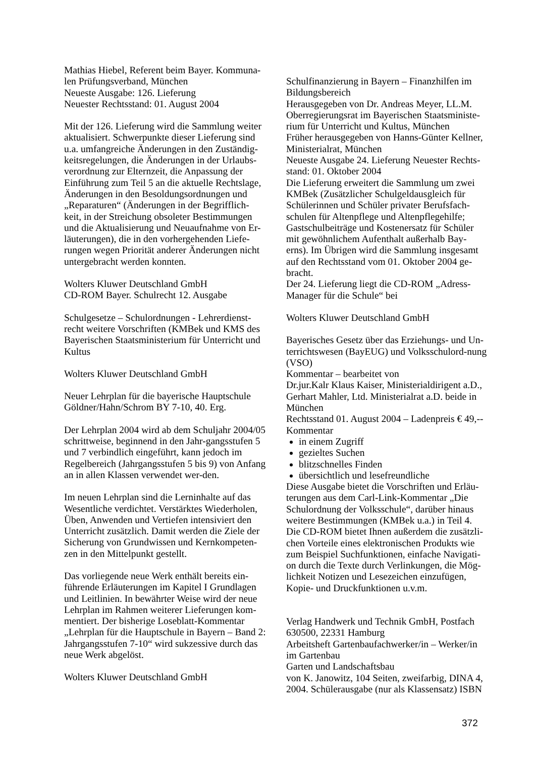Mathias Hiebel, Referent beim Bayer. Kommuna-len Prüfungsverband, München
Neueste Ausgabe: 126. Lieferung
Neuester Rechtsstand: 01. August 2004
Mit der 126. Lieferung wird die Sammlung weiter aktualisiert. Schwerpunkte dieser Lieferung sind u.a. umfangreiche Änderungen in den Zuständig-keitsregelungen, die Änderungen in der Urlaubs-verordnung zur Elternzeit, die Anpassung der Einführung zum Teil 5 an die aktuelle Rechtslage, Änderungen in den Besoldungsordnungen und „Reparaturen“ (Änderungen in der Begrifflich-keit, in der Streichung obsoleter Bestimmungen und die Aktualisierung und Neuaufnahme von Er-läuterungen), die in den vorhergehenden Liefe-rungen wegen Priorität anderer Änderungen nicht untergebracht werden konnten.
Wolters Kluwer Deutschland GmbH
CD-ROM Bayer. Schulrecht 12. Ausgabe
Schulgesetze – Schulordnungen - Lehrerdienst-recht weitere Vorschriften (KMBek und KMS des Bayerischen Staatsministerium für Unterricht und Kultus
Wolters Kluwer Deutschland GmbH
Neuer Lehrplan für die bayerische Hauptschule
Göldner/Hahn/Schrom BY 7-10, 40. Erg.
Der Lehrplan 2004 wird ab dem Schuljahr 2004/05 schrittweise, beginnend in den Jahr-gangsstufen 5 und 7 verbindlich eingeführt, kann jedoch im Regelbereich (Jahrgangsstufen 5 bis 9) von Anfang an in allen Klassen verwendet wer-den.
Im neuen Lehrplan sind die Lerninhalte auf das Wesentliche verdichtet. Verstärktes Wiederholen, Üben, Anwenden und Vertiefen intensiviert den Unterricht zusätzlich. Damit werden die Ziele der Sicherung von Grundwissen und Kernkompeten-zen in den Mittelpunkt gestellt.
Das vorliegende neue Werk enthält bereits ein-führende Erläuterungen im Kapitel I Grundlagen und Leitlinien. In bewährter Weise wird der neue Lehrplan im Rahmen weiterer Lieferungen kom-mentiert. Der bisherige Loseblatt-Kommentar „Lehrplan für die Hauptschule in Bayern – Band 2: Jahrgangsstufen 7-10“ wird sukzessive durch das neue Werk abgelöst.
Wolters Kluwer Deutschland GmbH
Schulfinanzierung in Bayern – Finanzhilfen im Bildungsbereich
Herausgegeben von Dr. Andreas Meyer, LL.M. Oberregierungsrat im Bayerischen Staatsministe-rium für Unterricht und Kultus, München
Früher herausgegeben von Hanns-Günter Kellner, Ministerialrat, München
Neueste Ausgabe 24. Lieferung Neuester Rechts-stand: 01. Oktober 2004
Die Lieferung erweitert die Sammlung um zwei KMBek (Zusätzlicher Schulgeldausgleich für Schülerinnen und Schüler privater Berufsfach-schulen für Altenpflege und Altenpflegehilfe; Gastschulbeiträge und Kostenersatz für Schüler mit gewöhnlichem Aufenthalt außerhalb Bay-erns). Im Übrigen wird die Sammlung insgesamt auf den Rechtsstand vom 01. Oktober 2004 ge-bracht.
Der 24. Lieferung liegt die CD-ROM „Adress-Manager für die Schule“ bei
Wolters Kluwer Deutschland GmbH
Bayerisches Gesetz über das Erziehungs- und Un-terrichtswesen (BayEUG) und Volksschulord-nung (VSO)
Kommentar – bearbeitet von
Dr.jur.Kalr Klaus Kaiser, Ministerialdirigent a.D., Gerhart Mahler, Ltd. Ministerialrat a.D. beide in München
Rechtsstand 01. August 2004 – Ladenpreis € 49,--
Kommentar
in einem Zugriff
gezieltes Suchen
blitzschnelles Finden
übersichtlich und lesefreundliche
Diese Ausgabe bietet die Vorschriften und Erläu-terungen aus dem Carl-Link-Kommentar „Die Schulordnung der Volksschule“, darüber hinaus weitere Bestimmungen (KMBek u.a.) in Teil 4. Die CD-ROM bietet Ihnen außerdem die zusätzli-chen Vorteile eines elektronischen Produkts wie zum Beispiel Suchfunktionen, einfache Navigati-on durch die Texte durch Verlinkungen, die Mög-lichkeit Notizen und Lesezeichen einzufügen, Kopie- und Druckfunktionen u.v.m.
Verlag Handwerk und Technik GmbH, Postfach 630500, 22331 Hamburg
Arbeitsheft Gartenbaufachwerker/in – Werker/in im Gartenbau
Garten und Landschaftsbau
von K. Janowitz, 104 Seiten, zweifarbig, DINA 4, 2004. Schülerausgabe (nur als Klassensatz) ISBN
372